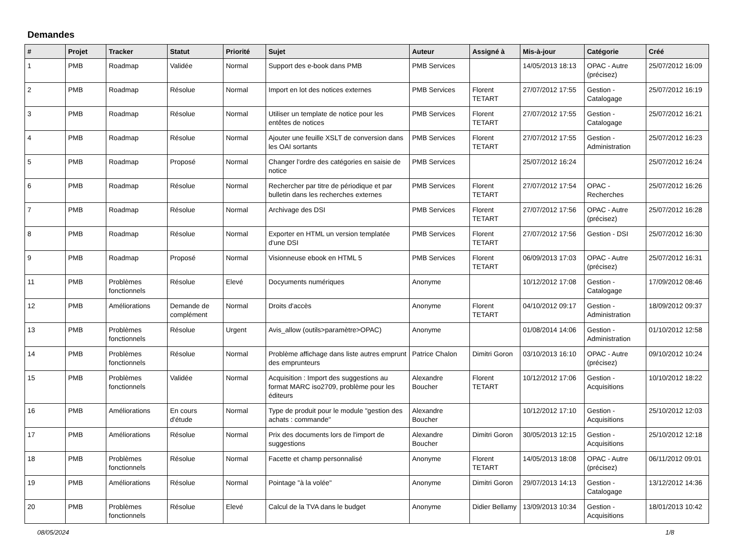Demandes
| # | Projet | Tracker | Statut | Priorité | Sujet | Auteur | Assigné à | Mis-à-jour | Catégorie | Créé |
| --- | --- | --- | --- | --- | --- | --- | --- | --- | --- | --- |
| 1 | PMB | Roadmap | Validée | Normal | Support des e-book dans PMB | PMB Services | | 14/05/2013 18:13 | OPAC - Autre (précisez) | 25/07/2012 16:09 |
| 2 | PMB | Roadmap | Résolue | Normal | Import en lot des notices externes | PMB Services | Florent TETART | 27/07/2012 17:55 | Gestion - Catalogage | 25/07/2012 16:19 |
| 3 | PMB | Roadmap | Résolue | Normal | Utiliser un template de notice pour les entêtes de notices | PMB Services | Florent TETART | 27/07/2012 17:55 | Gestion - Catalogage | 25/07/2012 16:21 |
| 4 | PMB | Roadmap | Résolue | Normal | Ajouter une feuille XSLT de conversion dans les OAI sortants | PMB Services | Florent TETART | 27/07/2012 17:55 | Gestion - Administration | 25/07/2012 16:23 |
| 5 | PMB | Roadmap | Proposé | Normal | Changer l'ordre des catégories en saisie de notice | PMB Services | | 25/07/2012 16:24 | | 25/07/2012 16:24 |
| 6 | PMB | Roadmap | Résolue | Normal | Rechercher par titre de périodique et par bulletin dans les recherches externes | PMB Services | Florent TETART | 27/07/2012 17:54 | OPAC - Recherches | 25/07/2012 16:26 |
| 7 | PMB | Roadmap | Résolue | Normal | Archivage des DSI | PMB Services | Florent TETART | 27/07/2012 17:56 | OPAC - Autre (précisez) | 25/07/2012 16:28 |
| 8 | PMB | Roadmap | Résolue | Normal | Exporter en HTML un version templatée d'une DSI | PMB Services | Florent TETART | 27/07/2012 17:56 | Gestion - DSI | 25/07/2012 16:30 |
| 9 | PMB | Roadmap | Proposé | Normal | Visionneuse ebook en HTML 5 | PMB Services | Florent TETART | 06/09/2013 17:03 | OPAC - Autre (précisez) | 25/07/2012 16:31 |
| 11 | PMB | Problèmes fonctionnels | Résolue | Elevé | Docyuments numériques | Anonyme | | 10/12/2012 17:08 | Gestion - Catalogage | 17/09/2012 08:46 |
| 12 | PMB | Améliorations | Demande de complément | Normal | Droits d'accès | Anonyme | Florent TETART | 04/10/2012 09:17 | Gestion - Administration | 18/09/2012 09:37 |
| 13 | PMB | Problèmes fonctionnels | Résolue | Urgent | Avis_allow (outils>paramètre>OPAC) | Anonyme | | 01/08/2014 14:06 | Gestion - Administration | 01/10/2012 12:58 |
| 14 | PMB | Problèmes fonctionnels | Résolue | Normal | Problème affichage dans liste autres emprunt des emprunteurs | Patrice Chalon | Dimitri Goron | 03/10/2013 16:10 | OPAC - Autre (précisez) | 09/10/2012 10:24 |
| 15 | PMB | Problèmes fonctionnels | Validée | Normal | Acquisition : Import des suggestions au format MARC iso2709, problème pour les éditeurs | Alexandre Boucher | Florent TETART | 10/12/2012 17:06 | Gestion - Acquisitions | 10/10/2012 18:22 |
| 16 | PMB | Améliorations | En cours d'étude | Normal | Type de produit pour le module "gestion des achats : commande" | Alexandre Boucher | | 10/12/2012 17:10 | Gestion - Acquisitions | 25/10/2012 12:03 |
| 17 | PMB | Améliorations | Résolue | Normal | Prix des documents lors de l'import de suggestions | Alexandre Boucher | Dimitri Goron | 30/05/2013 12:15 | Gestion - Acquisitions | 25/10/2012 12:18 |
| 18 | PMB | Problèmes fonctionnels | Résolue | Normal | Facette et champ personnalisé | Anonyme | Florent TETART | 14/05/2013 18:08 | OPAC - Autre (précisez) | 06/11/2012 09:01 |
| 19 | PMB | Améliorations | Résolue | Normal | Pointage "à la volée" | Anonyme | Dimitri Goron | 29/07/2013 14:13 | Gestion - Catalogage | 13/12/2012 14:36 |
| 20 | PMB | Problèmes fonctionnels | Résolue | Elevé | Calcul de la TVA dans le budget | Anonyme | Didier Bellamy | 13/09/2013 10:34 | Gestion - Acquisitions | 18/01/2013 10:42 |
08/05/2024 1/8